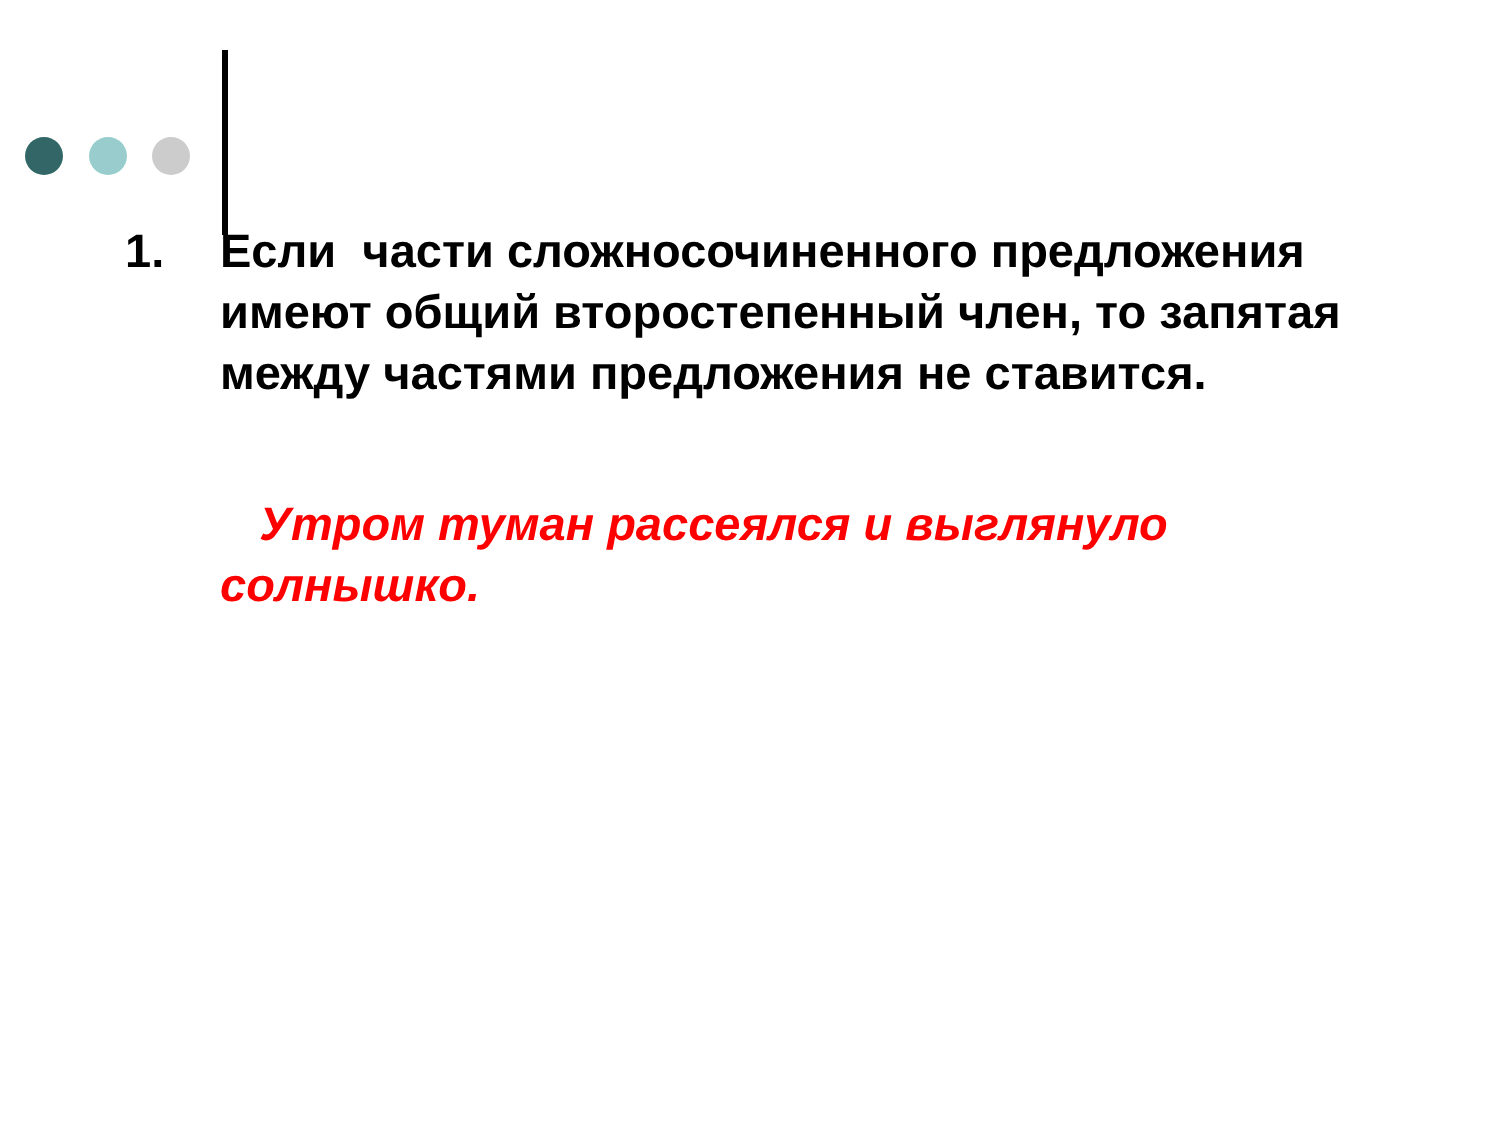1. Если части сложносочиненного предложения имеют общий второстепенный член, то запятая между частями предложения не ставится.
Утром туман рассеялся и выглянуло солнышко.